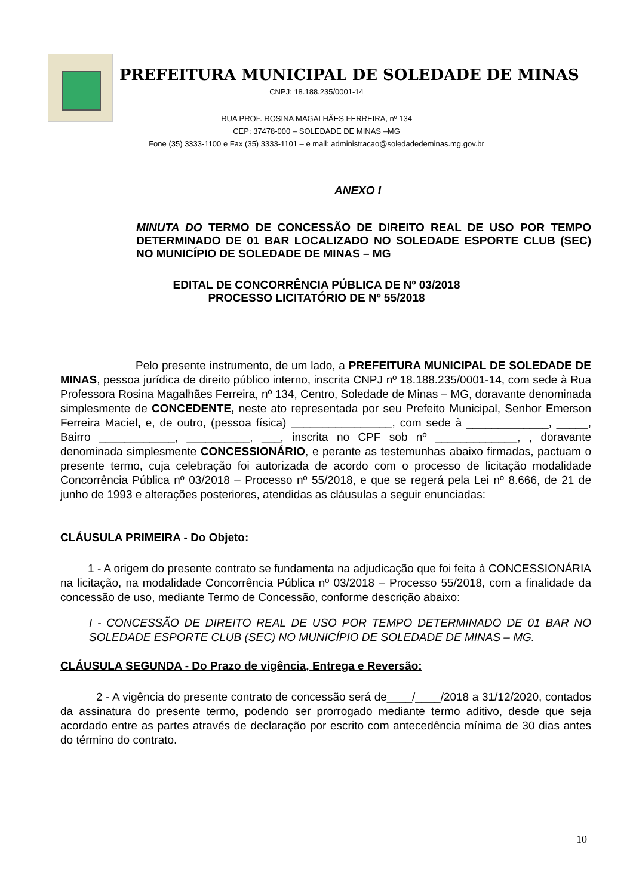PREFEITURA MUNICIPAL DE SOLEDADE DE MINAS
CNPJ: 18.188.235/0001-14
RUA PROF. ROSINA MAGALHÃES FERREIRA, nº 134
CEP: 37478-000 – SOLEDADE DE MINAS –MG
Fone (35) 3333-1100 e Fax (35) 3333-1101 – e mail: administracao@soledadedeminas.mg.gov.br
ANEXO I
MINUTA DO TERMO DE CONCESSÃO DE DIREITO REAL DE USO POR TEMPO DETERMINADO DE 01 BAR LOCALIZADO NO SOLEDADE ESPORTE CLUB (SEC) NO MUNICÍPIO DE SOLEDADE DE MINAS – MG
EDITAL DE CONCORRÊNCIA PÚBLICA DE Nº 03/2018
PROCESSO LICITATÓRIO DE Nº 55/2018
Pelo presente instrumento, de um lado, a PREFEITURA MUNICIPAL DE SOLEDADE DE MINAS, pessoa jurídica de direito público interno, inscrita CNPJ nº 18.188.235/0001-14, com sede à Rua Professora Rosina Magalhães Ferreira, nº 134, Centro, Soledade de Minas – MG, doravante denominada simplesmente de CONCEDENTE, neste ato representada por seu Prefeito Municipal, Senhor Emerson Ferreira Maciel, e, de outro, (pessoa física) ________________, com sede à _____________, _____, Bairro ____________, __________, ___, inscrita no CPF sob nº _____________, , doravante denominada simplesmente CONCESSIONÁRIO, e perante as testemunhas abaixo firmadas, pactuam o presente termo, cuja celebração foi autorizada de acordo com o processo de licitação modalidade Concorrência Pública nº 03/2018 – Processo nº 55/2018, e que se regerá pela Lei nº 8.666, de 21 de junho de 1993 e alterações posteriores, atendidas as cláusulas a seguir enunciadas:
CLÁUSULA PRIMEIRA - Do Objeto:
1 - A origem do presente contrato se fundamenta na adjudicação que foi feita à CONCESSIONÁRIA na licitação, na modalidade Concorrência Pública nº 03/2018 – Processo 55/2018, com a finalidade da concessão de uso, mediante Termo de Concessão, conforme descrição abaixo:
I - CONCESSÃO DE DIREITO REAL DE USO POR TEMPO DETERMINADO DE 01 BAR NO SOLEDADE ESPORTE CLUB (SEC) NO MUNICÍPIO DE SOLEDADE DE MINAS – MG.
CLÁUSULA SEGUNDA - Do Prazo de vigência, Entrega e Reversão:
2 - A vigência do presente contrato de concessão será de____/____/2018 a 31/12/2020, contados da assinatura do presente termo, podendo ser prorrogado mediante termo aditivo, desde que seja acordado entre as partes através de declaração por escrito com antecedência mínima de 30 dias antes do término do contrato.
10